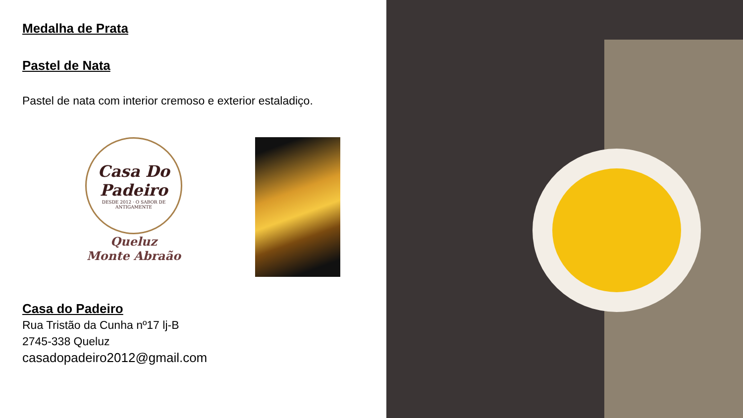Medalha de Prata
Pastel de Nata
Pastel de nata com interior cremoso e exterior estaladiço.
Casa Do Padeiro
DESDE 2012 · O SABOR DE ANTIGAMENTE
Queluz
Monte Abraão
Casa do Padeiro
Rua Tristão da Cunha nº17 lj-B
2745-338 Queluz
casadopadeiro2012@gmail.com